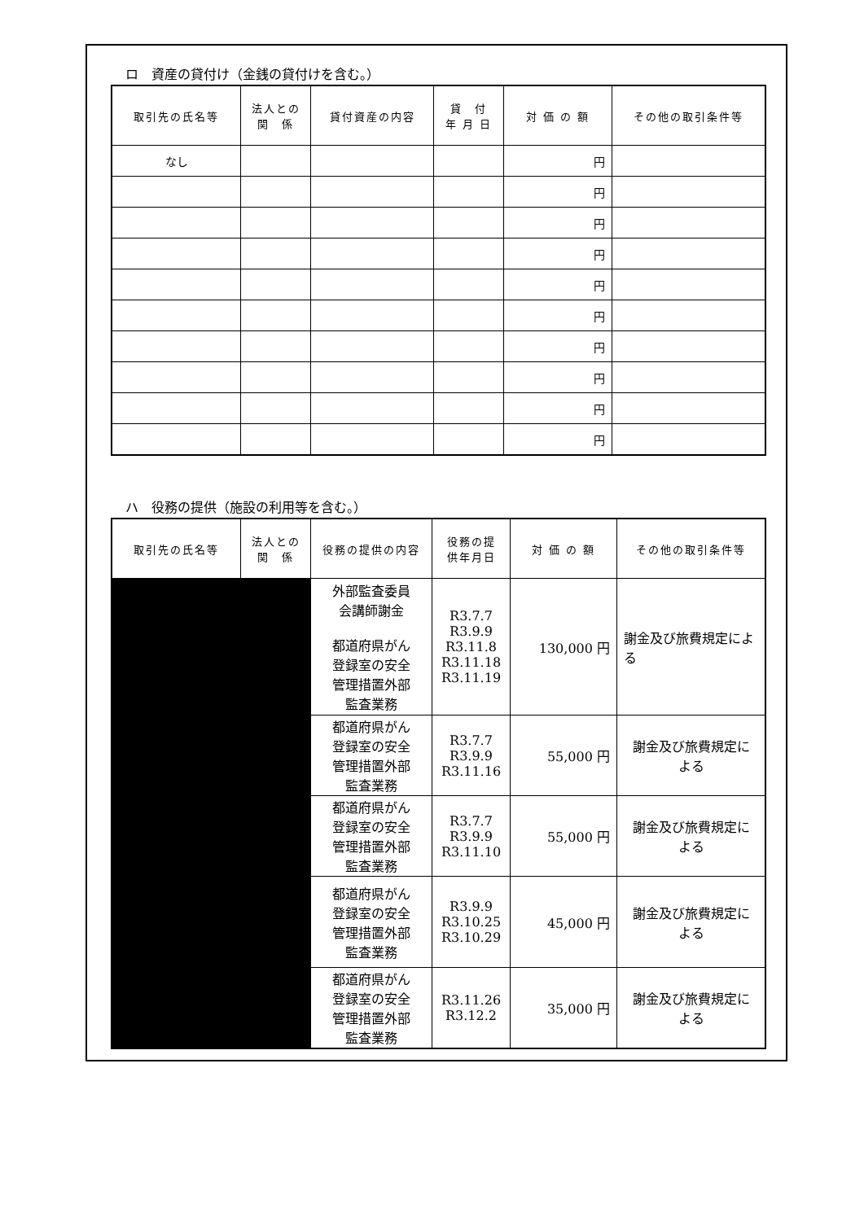ロ　資産の貸付け（金銭の貸付けを含む。）
| 取引先の氏名等 | 法人との 関 係 | 貸付資産の内容 | 貸 付 年 月 日 | 対 価 の 額 | その他の取引条件等 |
| --- | --- | --- | --- | --- | --- |
| なし | | | | 円 | |
| | | | | 円 | |
| | | | | 円 | |
| | | | | 円 | |
| | | | | 円 | |
| | | | | 円 | |
| | | | | 円 | |
| | | | | 円 | |
| | | | | 円 | |
| | | | | 円 | |
ハ　役務の提供（施設の利用等を含む。）
| 取引先の氏名等 | 法人との 関 係 | 役務の提供の内容 | 役務の提 供年月日 | 対 価 の 額 | その他の取引条件等 |
| --- | --- | --- | --- | --- | --- |
| | | 外部監査委員 会講師謝金 都道府県がん 登録室の安全 管理措置外部 監査業務 | R3.7.7 R3.9.9 R3.11.8 R3.11.18 R3.11.19 | 130,000 円 | 謝金及び旅費規定による |
| | | 都道府県がん 登録室の安全 管理措置外部 監査業務 | R3.7.7 R3.9.9 R3.11.16 | 55,000 円 | 謝金及び旅費規定に よる |
| | | 都道府県がん 登録室の安全 管理措置外部 監査業務 | R3.7.7 R3.9.9 R3.11.10 | 55,000 円 | 謝金及び旅費規定に よる |
| | | 都道府県がん 登録室の安全 管理措置外部 監査業務 | R3.9.9 R3.10.25 R3.10.29 | 45,000 円 | 謝金及び旅費規定に よる |
| | | 都道府県がん 登録室の安全 管理措置外部 監査業務 | R3.11.26 R3.12.2 | 35,000 円 | 謝金及び旅費規定に よる |